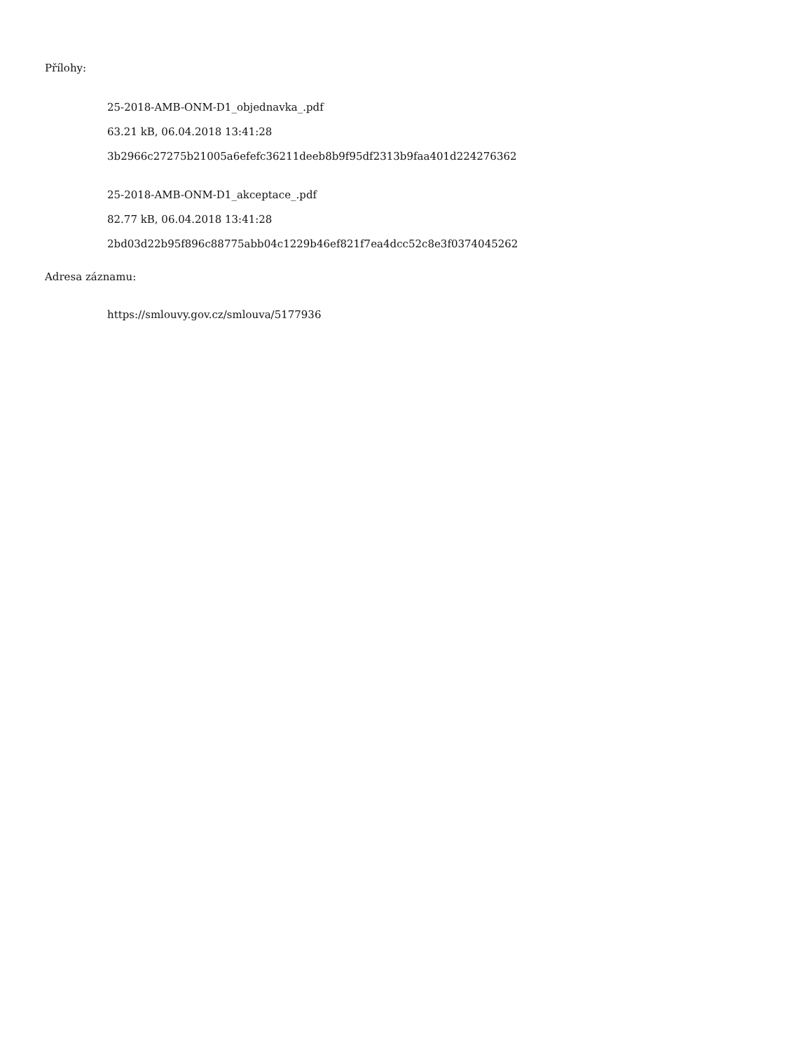Přílohy:
25-2018-AMB-ONM-D1_objednavka_.pdf
63.21 kB, 06.04.2018 13:41:28
3b2966c27275b21005a6efefc36211deeb8b9f95df2313b9faa401d224276362
25-2018-AMB-ONM-D1_akceptace_.pdf
82.77 kB, 06.04.2018 13:41:28
2bd03d22b95f896c88775abb04c1229b46ef821f7ea4dcc52c8e3f0374045262
Adresa záznamu:
https://smlouvy.gov.cz/smlouva/5177936